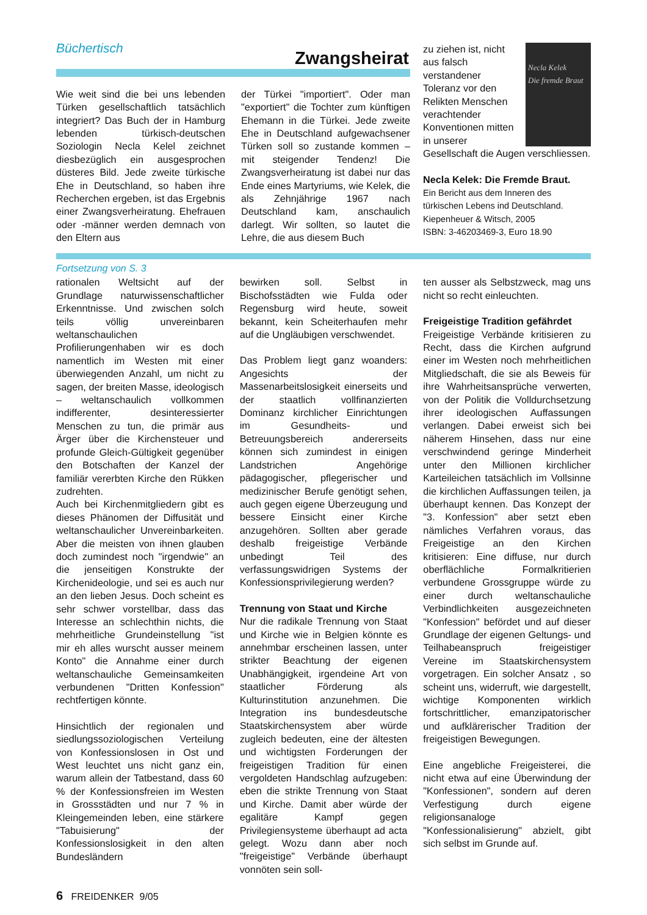Büchertisch
Zwangsheirat
Wie weit sind die bei uns lebenden Türken gesellschaftlich tatsächlich integriert? Das Buch der in Hamburg lebenden türkisch-deutschen Soziologin Necla Kelel zeichnet diesbezüglich ein ausgesprochen düsteres Bild. Jede zweite türkische Ehe in Deutschland, so haben ihre Recherchen ergeben, ist das Ergebnis einer Zwangsverheiratung. Ehefrauen oder -männer werden demnach von den Eltern aus
der Türkei "importiert". Oder man "exportiert" die Tochter zum künftigen Ehemann in die Türkei. Jede zweite Ehe in Deutschland aufgewachsener Türken soll so zustande kommen – mit steigender Tendenz! Die Zwangsverheiratung ist dabei nur das Ende eines Martyriums, wie Kelek, die als Zehnjährige 1967 nach Deutschland kam, anschaulich darlegt. Wir sollten, so lautet die Lehre, die aus diesem Buch
Necla Kelek
Die fremde Braut
zu ziehen ist, nicht aus falsch verstandener Toleranz vor den Relikten Menschen verachtender Konventionen mitten in unserer Gesellschaft die Augen verschliessen.
Necla Kelek: Die Fremde Braut.
Ein Bericht aus dem Inneren des türkischen Lebens ind Deutschland.
Kiepenheuer & Witsch, 2005
ISBN: 3-46203469-3, Euro 18.90
Fortsetzung von S. 3
rationalen Weltsicht auf der Grundlage naturwissenschaftlicher Erkenntnisse. Und zwischen solch teils völlig unvereinbaren weltanschaulichen Profilierungenhaben wir es doch namentlich im Westen mit einer überwiegenden Anzahl, um nicht zu sagen, der breiten Masse, ideologisch – weltanschaulich vollkommen indifferenter, desinteressierter Menschen zu tun, die primär aus Ärger über die Kirchensteuer und profunde Gleich-Gültigkeit gegenüber den Botschaften der Kanzel der familiär vererbten Kirche den Rükken zudrehten.
Auch bei Kirchenmitgliedern gibt es dieses Phänomen der Diffusität und weltanschaulicher Unvereinbarkeiten. Aber die meisten von ihnen glauben doch zumindest noch "irgendwie" an die jenseitigen Konstrukte der Kirchenideologie, und sei es auch nur an den lieben Jesus. Doch scheint es sehr schwer vorstellbar, dass das Interesse an schlechthin nichts, die mehrheitliche Grundeinstellung "ist mir eh alles wurscht ausser meinem Konto" die Annahme einer durch weltanschauliche Gemeinsamkeiten verbundenen "Dritten Konfession" rechtfertigen könnte.
Hinsichtlich der regionalen und siedlungssoziologischen Verteilung von Konfessionslosen in Ost und West leuchtet uns nicht ganz ein, warum allein der Tatbestand, dass 60 % der Konfessionsfreien im Westen in Grossstädten und nur 7 % in Kleingemeinden leben, eine stärkere "Tabuisierung" der Konfessionslosigkeit in den alten Bundesländern
bewirken soll. Selbst in Bischofsstädten wie Fulda oder Regensburg wird heute, soweit bekannt, kein Scheiterhaufen mehr auf die Ungläubigen verschwendet.
Das Problem liegt ganz woanders: Angesichts der Massenarbeitslosigkeit einerseits und der staatlich vollfinanzierten Dominanz kirchlicher Einrichtungen im Gesundheits- und Betreuungsbereich andererseits können sich zumindest in einigen Landstrichen Angehörige pädagogischer, pflegerischer und medizinischer Berufe genötigt sehen, auch gegen eigene Überzeugung und bessere Einsicht einer Kirche anzugehören. Sollten aber gerade deshalb freigeistige Verbände unbedingt Teil des verfassungswidrigen Systems der Konfessionsprivilegierung werden?
Trennung von Staat und Kirche
Nur die radikale Trennung von Staat und Kirche wie in Belgien könnte es annehmbar erscheinen lassen, unter strikter Beachtung der eigenen Unabhängigkeit, irgendeine Art von staatlicher Förderung als Kulturinstitution anzunehmen. Die Integration ins bundesdeutsche Staatskirchensystem aber würde zugleich bedeuten, eine der ältesten und wichtigsten Forderungen der freigeistigen Tradition für einen vergoldeten Handschlag aufzugeben: eben die strikte Trennung von Staat und Kirche. Damit aber würde der egalitäre Kampf gegen Privilegiensysteme überhaupt ad acta gelegt. Wozu dann aber noch "freigeistige" Verbände überhaupt vonnöten sein soll-
ten ausser als Selbstzweck, mag uns nicht so recht einleuchten.
Freigeistige Tradition gefährdet
Freigeistige Verbände kritisieren zu Recht, dass die Kirchen aufgrund einer im Westen noch mehrheitlichen Mitgliedschaft, die sie als Beweis für ihre Wahrheitsansprüche verwerten, von der Politik die Volldurchsetzung ihrer ideologischen Auffassungen verlangen. Dabei erweist sich bei näherem Hinsehen, dass nur eine verschwindend geringe Minderheit unter den Millionen kirchlicher Karteileichen tatsächlich im Vollsinne die kirchlichen Auffassungen teilen, ja überhaupt kennen. Das Konzept der "3. Konfession" aber setzt eben nämliches Verfahren voraus, das Freigeistige an den Kirchen kritisieren: Eine diffuse, nur durch oberflächliche Formalkritierien verbundene Grossgruppe würde zu einer durch weltanschauliche Verbindlichkeiten ausgezeichneten "Konfession" befördet und auf dieser Grundlage der eigenen Geltungs- und Teilhabeanspruch freigeistiger Vereine im Staatskirchensystem vorgetragen. Ein solcher Ansatz , so scheint uns, widerruft, wie dargestellt, wichtige Komponenten wirklich fortschrittlicher, emanzipatorischer und aufklärerischer Tradition der freigeistigen Bewegungen.
Eine angebliche Freigeisterei, die nicht etwa auf eine Überwindung der "Konfessionen", sondern auf deren Verfestigung durch eigene religionsanaloge "Konfessionalisierung" abzielt, gibt sich selbst im Grunde auf.
6 FREIDENKER 9/05